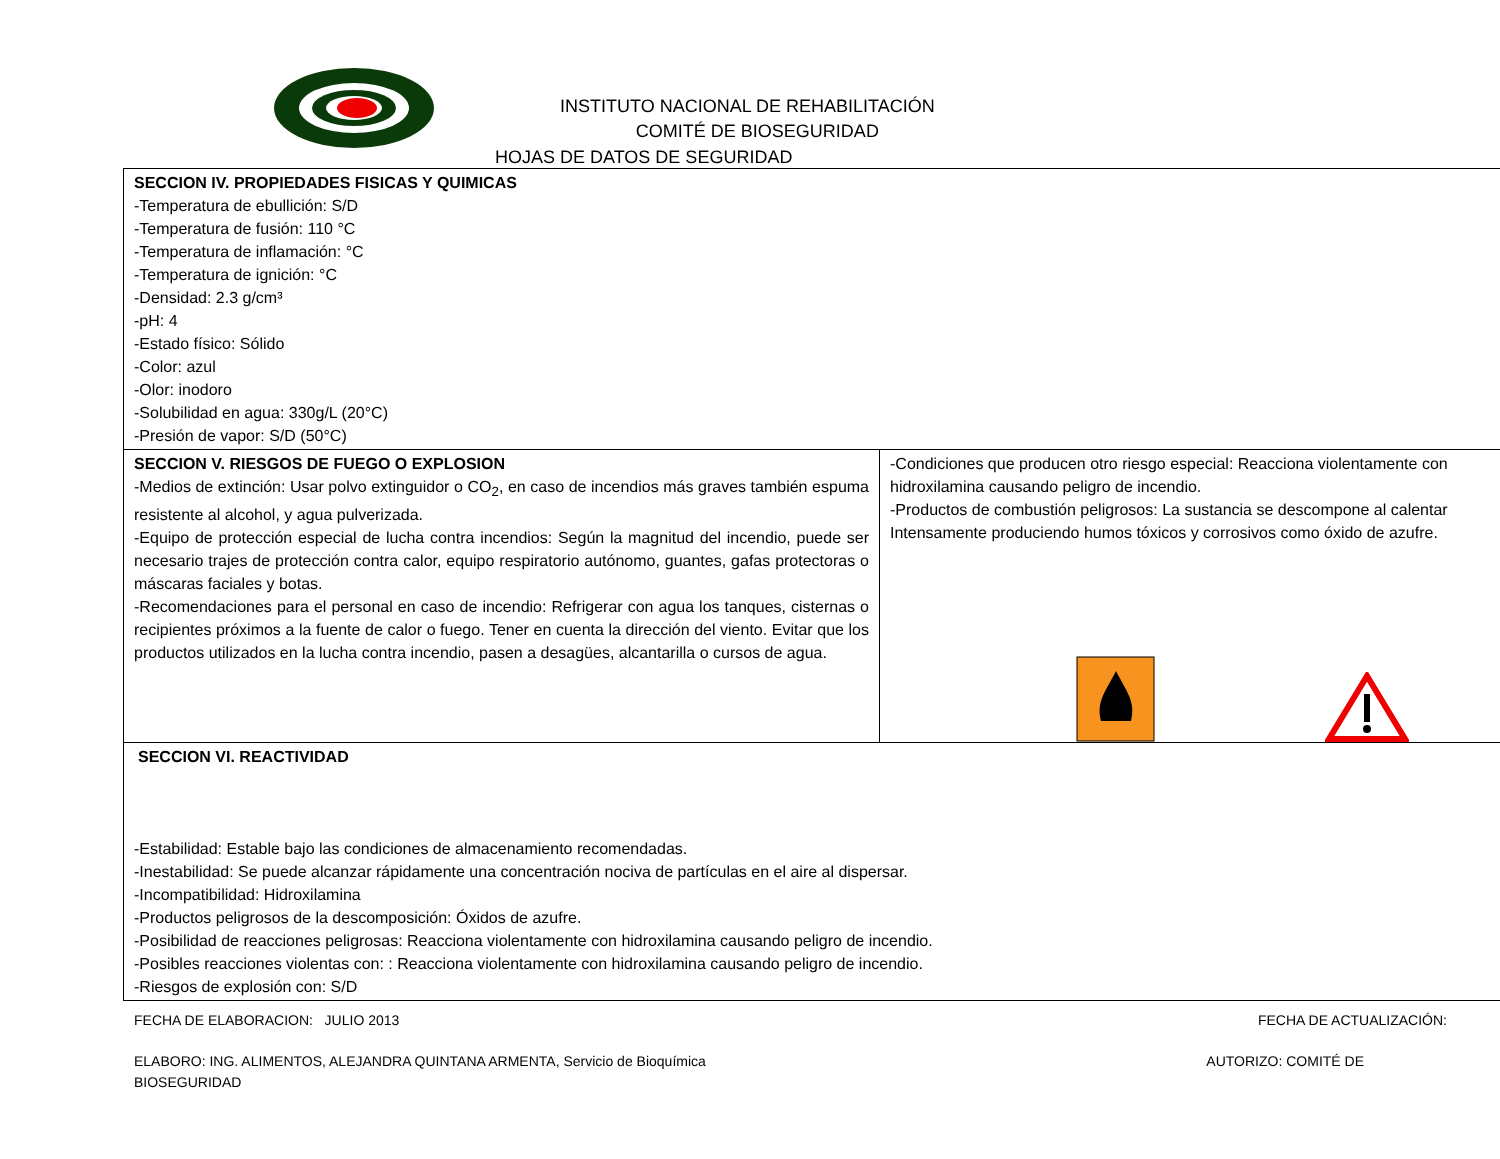INSTITUTO NACIONAL DE REHABILITACIÓN
COMITÉ DE BIOSEGURIDAD
HOJAS DE DATOS DE SEGURIDAD
| SECCION IV. PROPIEDADES FISICAS Y QUIMICAS -Temperatura de ebullición: S/D -Temperatura de fusión: 110 °C -Temperatura de inflamación: °C -Temperatura de ignición: °C -Densidad: 2.3 g/cm³ -pH: 4 -Estado físico: Sólido -Color: azul -Olor: inodoro -Solubilidad en agua: 330g/L (20°C) -Presión de vapor: S/D (50°C) | |
| SECCION V. RIESGOS DE FUEGO O EXPLOSION -Medios de extinción: Usar polvo extinguidor o CO<sub>2</sub>, en caso de incendios más graves también espuma resistente al alcohol, y agua pulverizada. -Equipo de protección especial de lucha contra incendios: Según la magnitud del incendio, puede ser necesario trajes de protección contra calor, equipo respiratorio autónomo, guantes, gafas protectoras o máscaras faciales y botas. -Recomendaciones para el personal en caso de incendio: Refrigerar con agua los tanques, cisternas o recipientes próximos a la fuente de calor o fuego. Tener en cuenta la dirección del viento. Evitar que los productos utilizados en la lucha contra incendio, pasen a desagües, alcantarilla o cursos de agua. | -Condiciones que producen otro riesgo especial: Reacciona violentamente con hidroxilamina causando peligro de incendio. -Productos de combustión peligrosos: La sustancia se descompone al calentar Intensamente produciendo humos tóxicos y corrosivos como óxido de azufre. |
| SECCION VI. REACTIVIDAD -Estabilidad: Estable bajo las condiciones de almacenamiento recomendadas. -Inestabilidad: Se puede alcanzar rápidamente una concentración nociva de partículas en el aire al dispersar. -Incompatibilidad: Hidroxilamina -Productos peligrosos de la descomposición: Óxidos de azufre. -Posibilidad de reacciones peligrosas: Reacciona violentamente con hidroxilamina causando peligro de incendio. -Posibles reacciones violentas con: : Reacciona violentamente con hidroxilamina causando peligro de incendio. -Riesgos de explosión con: S/D | |
FECHA DE ELABORACION: JULIO 2013 FECHA DE ACTUALIZACIÓN:
ELABORO: ING. ALIMENTOS, ALEJANDRA QUINTANA ARMENTA, Servicio de Bioquímica AUTORIZO: COMITÉ DE
BIOSEGURIDAD